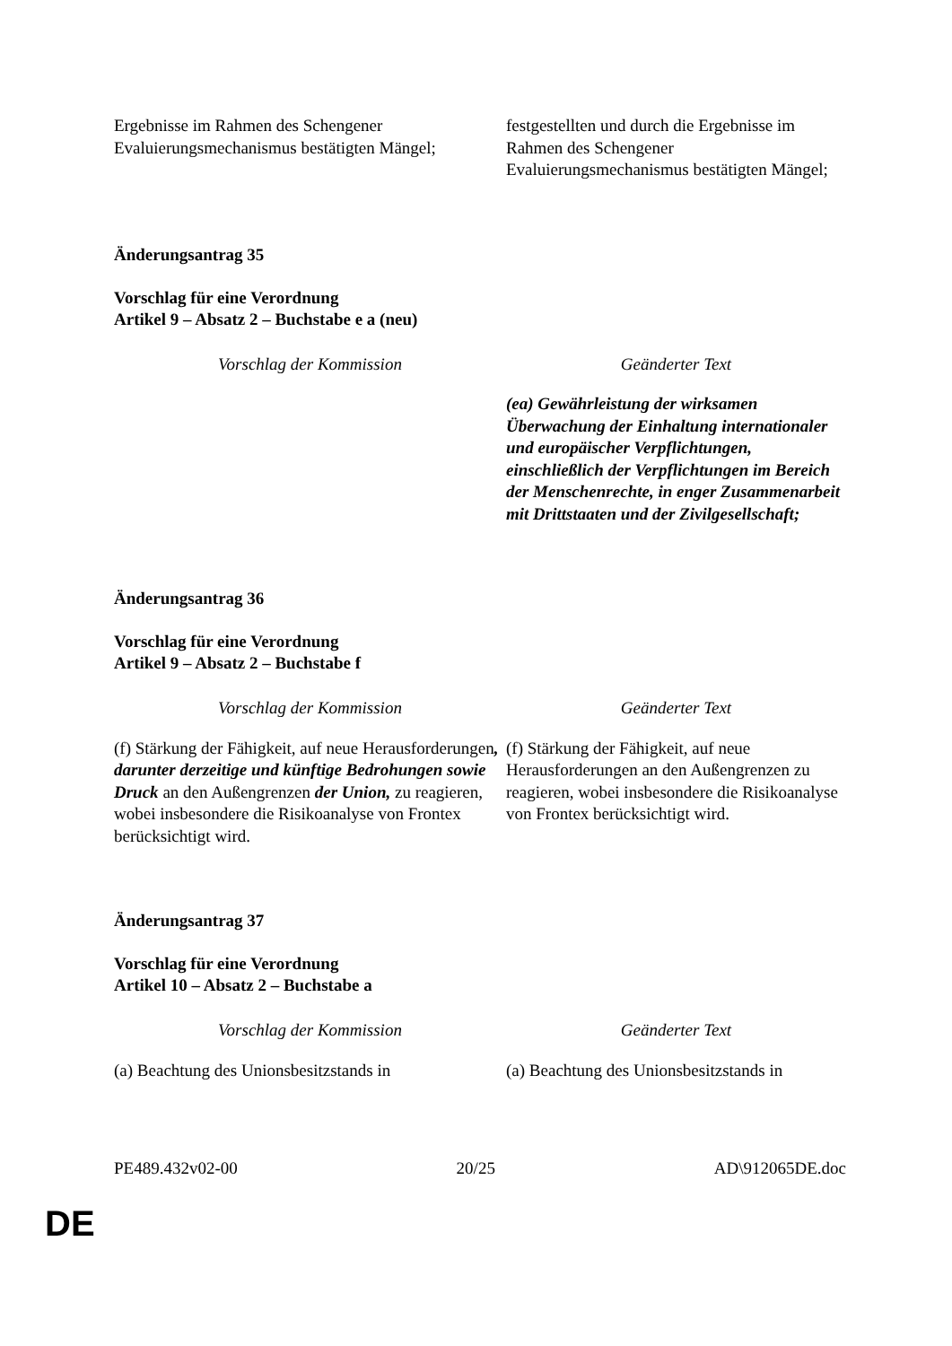| Ergebnisse im Rahmen des Schengener Evaluierungsmechanismus bestätigten Mängel; | festgestellten und durch die Ergebnisse im Rahmen des Schengener Evaluierungsmechanismus bestätigten Mängel; |
Änderungsantrag 35
Vorschlag für eine Verordnung
Artikel 9 – Absatz 2 – Buchstabe e a (neu)
| Vorschlag der Kommission | Geänderter Text |
| | (ea) Gewährleistung der wirksamen Überwachung der Einhaltung internationaler und europäischer Verpflichtungen, einschließlich der Verpflichtungen im Bereich der Menschenrechte, in enger Zusammenarbeit mit Drittstaaten und der Zivilgesellschaft; |
Änderungsantrag 36
Vorschlag für eine Verordnung
Artikel 9 – Absatz 2 – Buchstabe f
| Vorschlag der Kommission | Geänderter Text |
| (f) Stärkung der Fähigkeit, auf neue Herausforderungen , darunter derzeitige und künftige Bedrohungen sowie Druck an den Außengrenzen der Union, zu reagieren, wobei insbesondere die Risikoanalyse von Frontex berücksichtigt wird. | (f) Stärkung der Fähigkeit, auf neue Herausforderungen an den Außengrenzen zu reagieren, wobei insbesondere die Risikoanalyse von Frontex berücksichtigt wird. |
Änderungsantrag 37
Vorschlag für eine Verordnung
Artikel 10 – Absatz 2 – Buchstabe a
| Vorschlag der Kommission | Geänderter Text |
| (a) Beachtung des Unionsbesitzstands in | (a) Beachtung des Unionsbesitzstands in |
PE489.432v02-00 20/25 AD\912065DE.doc
DE